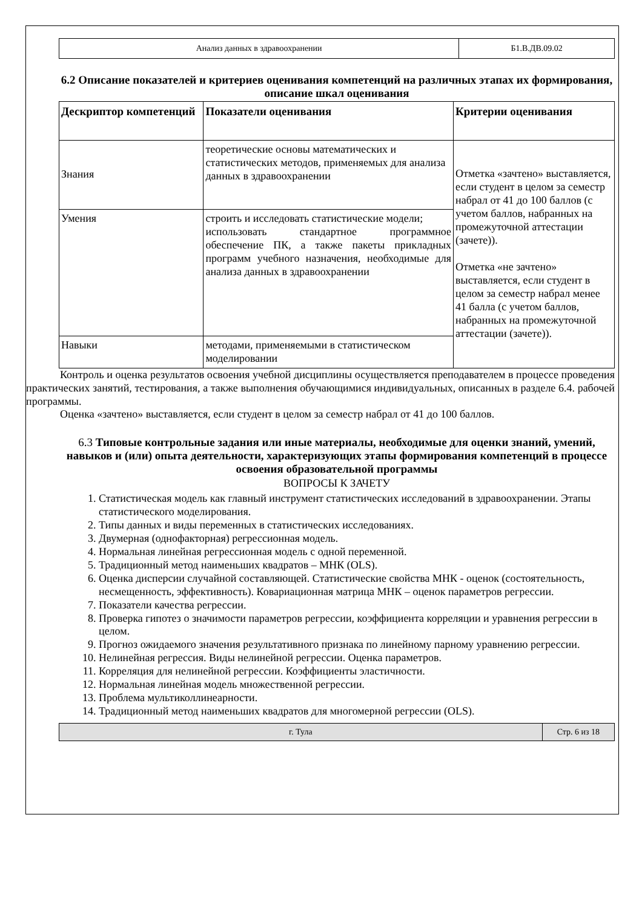| Анализ данных в здравоохранении | Б1.В.ДВ.09.02 |
6.2 Описание показателей и критериев оценивания компетенций на различных этапах их формирования, описание шкал оценивания
| Дескриптор компетенций | Показатели оценивания | Критерии оценивания |
| --- | --- | --- |
| Знания | теоретические основы математических и статистических методов, применяемых для анализа данных в здравоохранении | Отметка «зачтено» выставляется, если студент в целом за семестр набрал от 41 до 100 баллов (с учетом баллов, набранных на промежуточной аттестации (зачете)). Отметка «не зачтено» выставляется, если студент в целом за семестр набрал менее 41 балла (с учетом баллов, набранных на промежуточной аттестации (зачете)). |
| Умения | строить и исследовать статистические модели; использовать стандартное программное обеспечение ПК, а также пакеты прикладных программ учебного назначения, необходимые для анализа данных в здравоохранении | |
| Навыки | методами, применяемыми в статистическом моделировании | |
Контроль и оценка результатов освоения учебной дисциплины осуществляется преподавателем в процессе проведения практических занятий, тестирования, а также выполнения обучающимися индивидуальных, описанных в разделе 6.4. рабочей программы.
Оценка «зачтено» выставляется, если студент в целом за семестр набрал от 41 до 100 баллов.
6.3 Типовые контрольные задания или иные материалы, необходимые для оценки знаний, умений, навыков и (или) опыта деятельности, характеризующих этапы формирования компетенций в процессе освоения образовательной программы
ВОПРОСЫ К ЗАЧЕТУ
1. Статистическая модель как главный инструмент статистических исследований в здравоохранении. Этапы статистического моделирования.
2. Типы данных и виды переменных в статистических исследованиях.
3. Двумерная (однофакторная) регрессионная модель.
4. Нормальная линейная регрессионная модель с одной переменной.
5. Традиционный метод наименьших квадратов – МНК (OLS).
6. Оценка дисперсии случайной составляющей. Статистические свойства МНК - оценок (состоятельность, несмещенность, эффективность). Ковариационная матрица МНК – оценок параметров регрессии.
7. Показатели качества регрессии.
8. Проверка гипотез о значимости параметров регрессии, коэффициента корреляции и уравнения регрессии в целом.
9. Прогноз ожидаемого значения результативного признака по линейному парному уравнению регрессии.
10. Нелинейная регрессия. Виды нелинейной регрессии. Оценка параметров.
11. Корреляция для нелинейной регрессии. Коэффициенты эластичности.
12. Нормальная линейная модель множественной регрессии.
13. Проблема мультиколлинеарности.
14. Традиционный метод наименьших квадратов для многомерной регрессии (OLS).
| г. Тула | Стр. 6 из 18 |